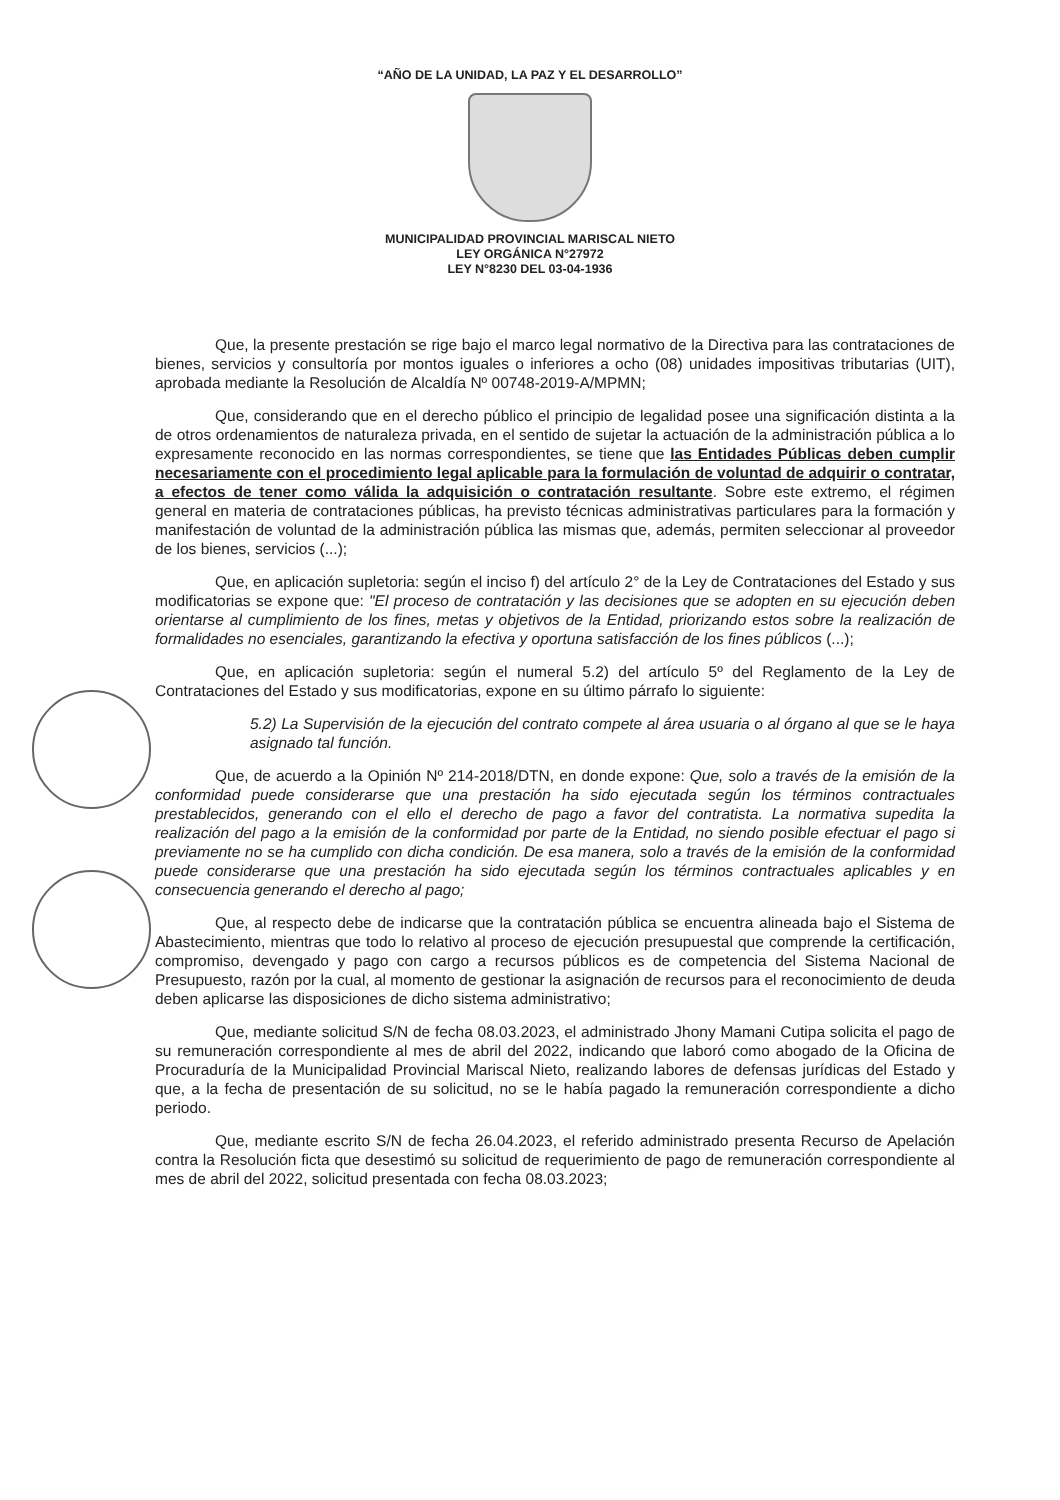“AÑO DE LA UNIDAD, LA PAZ Y EL DESARROLLO”
MUNICIPALIDAD PROVINCIAL MARISCAL NIETO
LEY ORGÁNICA N°27972
LEY N°8230 DEL 03-04-1936
Que, la presente prestación se rige bajo el marco legal normativo de la Directiva para las contrataciones de bienes, servicios y consultoría por montos iguales o inferiores a ocho (08) unidades impositivas tributarias (UIT), aprobada mediante la Resolución de Alcaldía Nº 00748-2019-A/MPMN;
Que, considerando que en el derecho público el principio de legalidad posee una significación distinta a la de otros ordenamientos de naturaleza privada, en el sentido de sujetar la actuación de la administración pública a lo expresamente reconocido en las normas correspondientes, se tiene que las Entidades Públicas deben cumplir necesariamente con el procedimiento legal aplicable para la formulación de voluntad de adquirir o contratar, a efectos de tener como válida la adquisición o contratación resultante. Sobre este extremo, el régimen general en materia de contrataciones públicas, ha previsto técnicas administrativas particulares para la formación y manifestación de voluntad de la administración pública las mismas que, además, permiten seleccionar al proveedor de los bienes, servicios (...);
Que, en aplicación supletoria: según el inciso f) del artículo 2° de la Ley de Contrataciones del Estado y sus modificatorias se expone que: "El proceso de contratación y las decisiones que se adopten en su ejecución deben orientarse al cumplimiento de los fines, metas y objetivos de la Entidad, priorizando estos sobre la realización de formalidades no esenciales, garantizando la efectiva y oportuna satisfacción de los fines públicos (...);
Que, en aplicación supletoria: según el numeral 5.2) del artículo 5º del Reglamento de la Ley de Contrataciones del Estado y sus modificatorias, expone en su último párrafo lo siguiente:
5.2) La Supervisión de la ejecución del contrato compete al área usuaria o al órgano al que se le haya asignado tal función.
Que, de acuerdo a la Opinión Nº 214-2018/DTN, en donde expone: Que, solo a través de la emisión de la conformidad puede considerarse que una prestación ha sido ejecutada según los términos contractuales prestablecidos, generando con el ello el derecho de pago a favor del contratista. La normativa supedita la realización del pago a la emisión de la conformidad por parte de la Entidad, no siendo posible efectuar el pago si previamente no se ha cumplido con dicha condición. De esa manera, solo a través de la emisión de la conformidad puede considerarse que una prestación ha sido ejecutada según los términos contractuales aplicables y en consecuencia generando el derecho al pago;
Que, al respecto debe de indicarse que la contratación pública se encuentra alineada bajo el Sistema de Abastecimiento, mientras que todo lo relativo al proceso de ejecución presupuestal que comprende la certificación, compromiso, devengado y pago con cargo a recursos públicos es de competencia del Sistema Nacional de Presupuesto, razón por la cual, al momento de gestionar la asignación de recursos para el reconocimiento de deuda deben aplicarse las disposiciones de dicho sistema administrativo;
Que, mediante solicitud S/N de fecha 08.03.2023, el administrado Jhony Mamani Cutipa solicita el pago de su remuneración correspondiente al mes de abril del 2022, indicando que laboró como abogado de la Oficina de Procuraduría de la Municipalidad Provincial Mariscal Nieto, realizando labores de defensas jurídicas del Estado y que, a la fecha de presentación de su solicitud, no se le había pagado la remuneración correspondiente a dicho periodo.
Que, mediante escrito S/N de fecha 26.04.2023, el referido administrado presenta Recurso de Apelación contra la Resolución ficta que desestimó su solicitud de requerimiento de pago de remuneración correspondiente al mes de abril del 2022, solicitud presentada con fecha 08.03.2023;